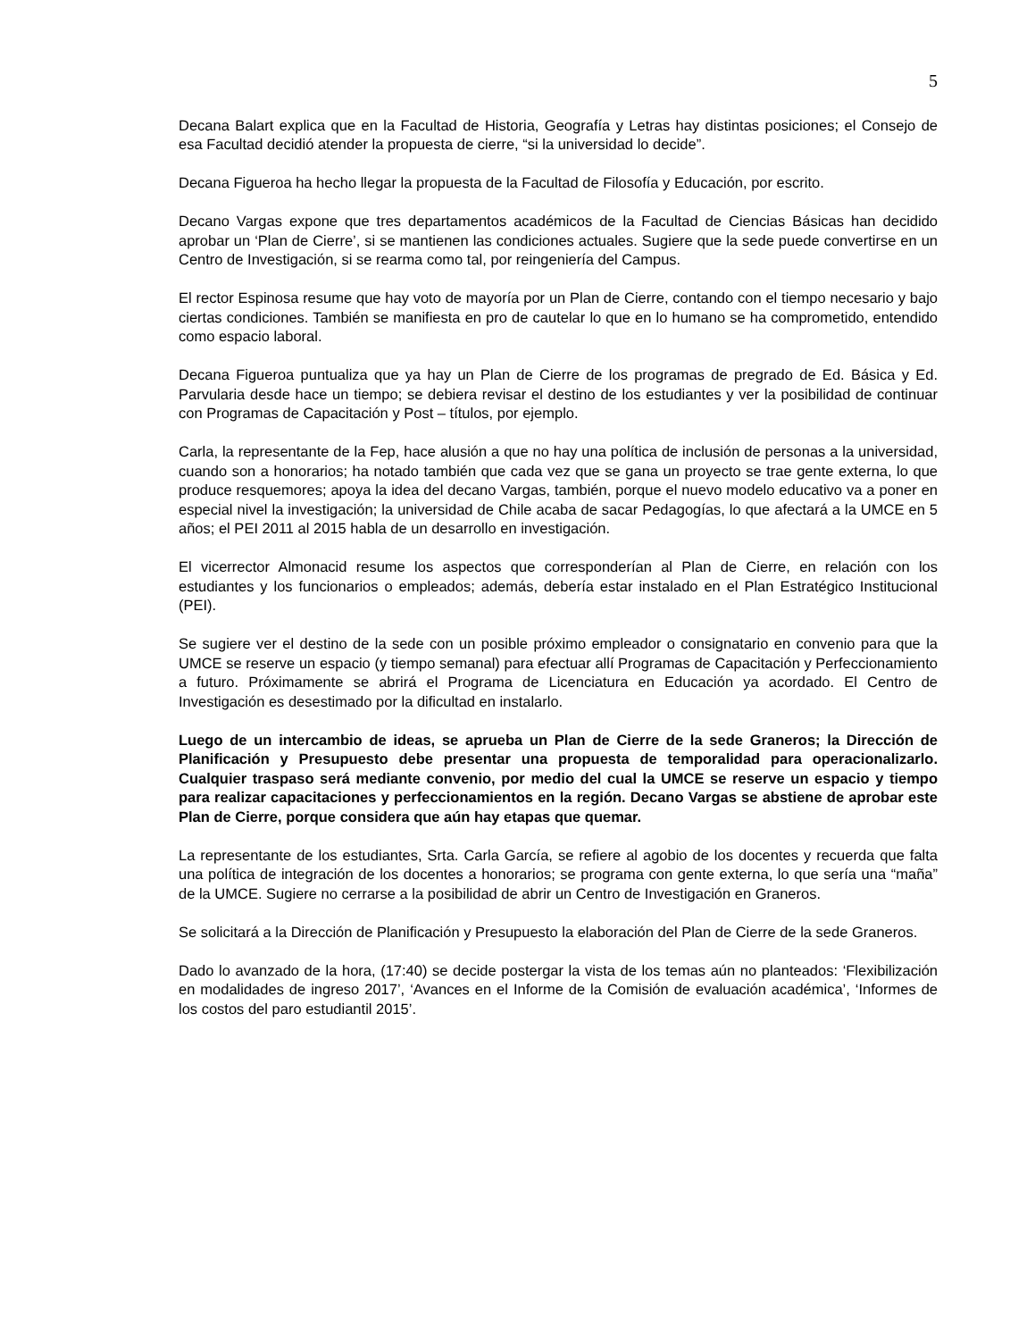5
Decana Balart explica que en la Facultad de Historia, Geografía y Letras hay distintas posiciones; el Consejo de esa Facultad decidió atender la propuesta de cierre, “si la universidad lo decide”.
Decana Figueroa ha hecho llegar la propuesta de la Facultad de Filosofía y Educación, por escrito.
Decano Vargas expone que tres departamentos académicos de la Facultad de Ciencias Básicas han decidido aprobar un ‘Plan de Cierre’, si se mantienen las condiciones actuales. Sugiere que la sede puede convertirse en un Centro de Investigación, si se rearma como tal, por reingeniería del Campus.
El rector Espinosa resume que hay voto de mayoría por un Plan de Cierre, contando con el tiempo necesario y bajo ciertas condiciones. También se manifiesta en pro de cautelar lo que en lo humano se ha comprometido, entendido como espacio laboral.
Decana Figueroa puntualiza que ya hay un Plan de Cierre de los programas de pregrado de Ed. Básica y Ed. Parvularia desde hace un tiempo; se debiera revisar el destino de los estudiantes y ver la posibilidad de continuar con Programas de Capacitación y Post – títulos, por ejemplo.
Carla, la representante de la Fep, hace alusión a que no hay una política de inclusión de personas a la universidad, cuando son a honorarios; ha notado también que cada vez que se gana un proyecto se trae gente externa, lo que produce resquemores; apoya la idea del decano Vargas, también, porque el nuevo modelo educativo va a poner en especial nivel la investigación; la universidad de Chile acaba de sacar Pedagogías, lo que afectará a la UMCE en 5 años; el PEI 2011 al 2015 habla de un desarrollo en investigación.
El vicerrector Almonacid resume los aspectos que corresponderían al Plan de Cierre, en relación con los estudiantes y los funcionarios o empleados; además, debería estar instalado en el Plan Estratégico Institucional (PEI).
Se sugiere ver el destino de la sede con un posible próximo empleador o consignatario en convenio para que la UMCE se reserve un espacio (y tiempo semanal) para efectuar allí Programas de Capacitación y Perfeccionamiento a futuro. Próximamente se abrirá el Programa de Licenciatura en Educación ya acordado. El Centro de Investigación es desestimado por la dificultad en instalarlo.
Luego de un intercambio de ideas, se aprueba un Plan de Cierre de la sede Graneros; la Dirección de Planificación y Presupuesto debe presentar una propuesta de temporalidad para operacionalizarlo. Cualquier traspaso será mediante convenio, por medio del cual la UMCE se reserve un espacio y tiempo para realizar capacitaciones y perfeccionamientos en la región. Decano Vargas se abstiene de aprobar este Plan de Cierre, porque considera que aún hay etapas que quemar.
La representante de los estudiantes, Srta. Carla García, se refiere al agobio de los docentes y recuerda que falta una política de integración de los docentes a honorarios; se programa con gente externa, lo que sería una “maña” de la UMCE. Sugiere no cerrarse a la posibilidad de abrir un Centro de Investigación en Graneros.
Se solicitará a la Dirección de Planificación y Presupuesto la elaboración del Plan de Cierre de la sede Graneros.
Dado lo avanzado de la hora, (17:40) se decide postergar la vista de los temas aún no planteados: ‘Flexibilización en modalidades de ingreso 2017’, ‘Avances en el Informe de la Comisión de evaluación académica’, ‘Informes de los costos del paro estudiantil 2015’.